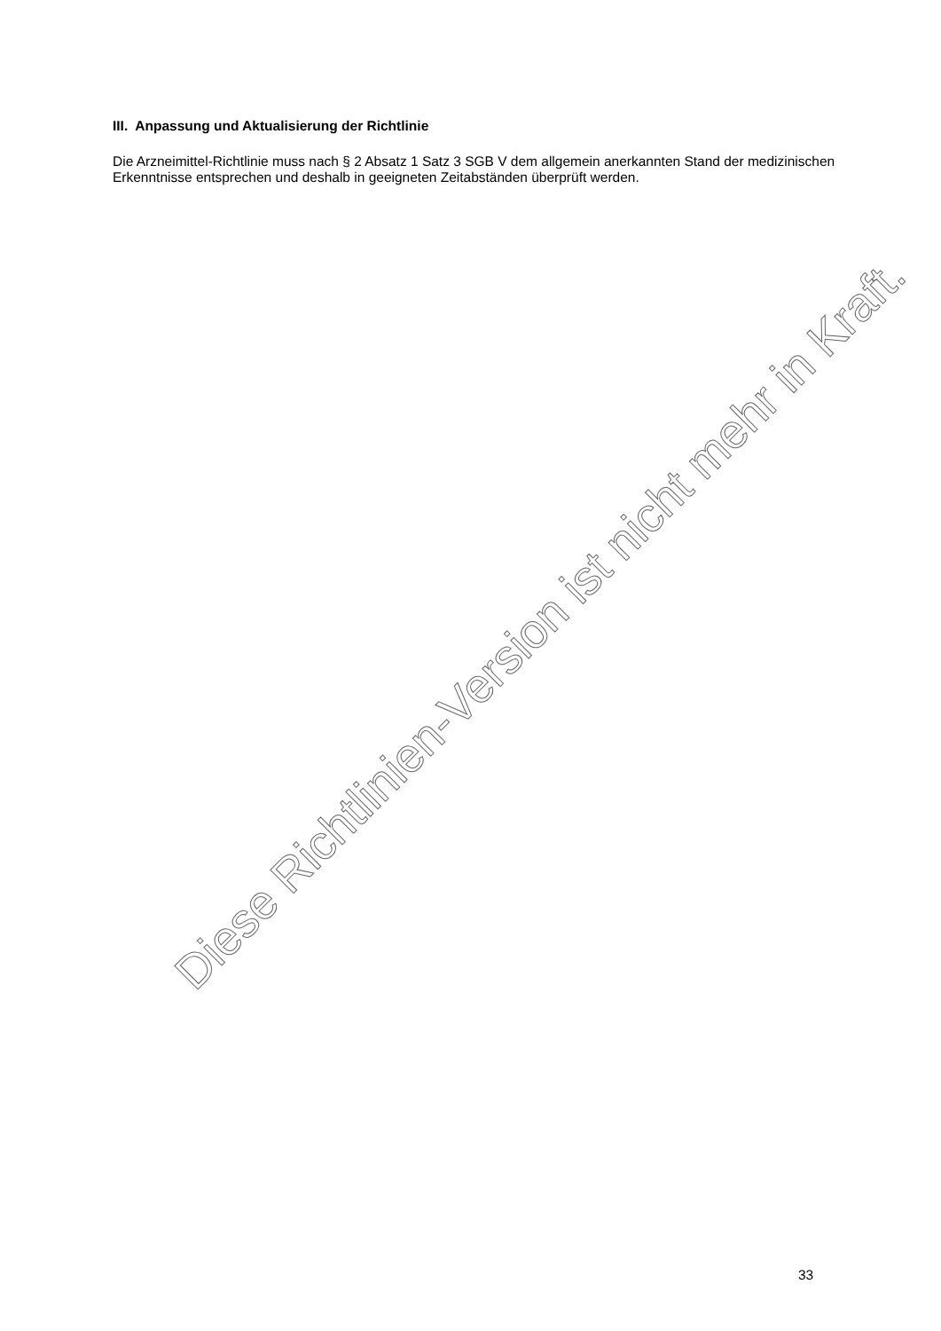III. Anpassung und Aktualisierung der Richtlinie
Die Arzneimittel-Richtlinie muss nach § 2 Absatz 1 Satz 3 SGB V dem allgemein anerkannten Stand der medizinischen Erkenntnisse entsprechen und deshalb in geeigneten Zeitabständen überprüft werden.
Diese Richtlinien-Version ist nicht mehr in Kraft.
33